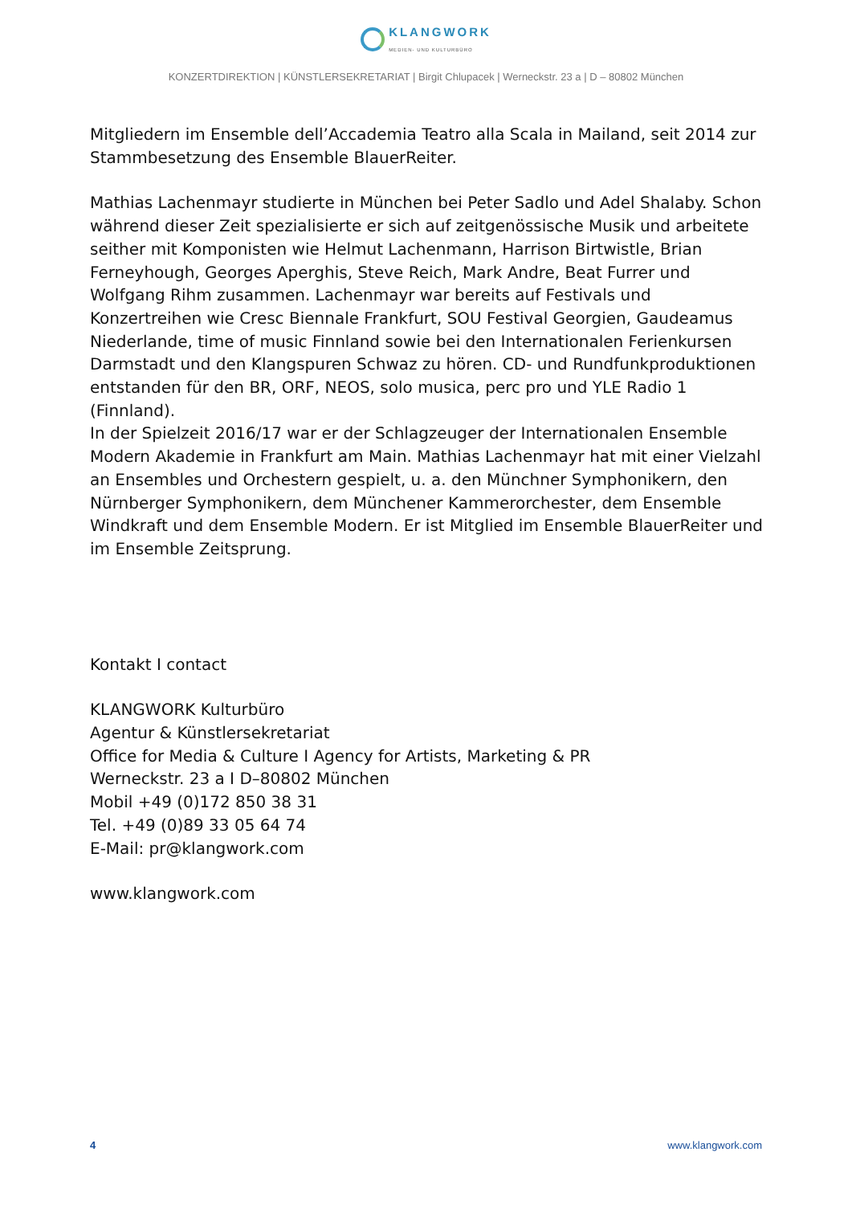KLANGWORK
MEDIEN- UND KULTURBÜRO
KONZERTDIREKTION | KÜNSTLERSEKRETARIAT | Birgit Chlupacek | Werneckstr. 23 a | D – 80802 München
Mitgliedern im Ensemble dell’Accademia Teatro alla Scala in Mailand, seit 2014 zur Stammbesetzung des Ensemble BlauerReiter.
Mathias Lachenmayr studierte in München bei Peter Sadlo und Adel Shalaby. Schon während dieser Zeit spezialisierte er sich auf zeitgenössische Musik und arbeitete seither mit Komponisten wie Helmut Lachenmann, Harrison Birtwistle, Brian Ferneyhough, Georges Aperghis, Steve Reich, Mark Andre, Beat Furrer und Wolfgang Rihm zusammen. Lachenmayr war bereits auf Festivals und Konzertreihen wie Cresc Biennale Frankfurt, SOU Festival Georgien, Gaudeamus Niederlande, time of music Finnland sowie bei den Internationalen Ferienkursen Darmstadt und den Klangspuren Schwaz zu hören. CD- und Rundfunkproduktionen entstanden für den BR, ORF, NEOS, solo musica, perc pro und YLE Radio 1 (Finnland).
In der Spielzeit 2016/17 war er der Schlagzeuger der Internationalen Ensemble Modern Akademie in Frankfurt am Main. Mathias Lachenmayr hat mit einer Vielzahl an Ensembles und Orchestern gespielt, u. a. den Münchner Symphonikern, den Nürnberger Symphonikern, dem Münchener Kammerorchester, dem Ensemble Windkraft und dem Ensemble Modern. Er ist Mitglied im Ensemble BlauerReiter und im Ensemble Zeitsprung.
Kontakt I contact
KLANGWORK Kulturbüro
Agentur & Künstlersekretariat
Office for Media & Culture I Agency for Artists, Marketing & PR
Werneckstr. 23 a I D–80802 München
Mobil +49 (0)172 850 38 31
Tel. +49 (0)89 33 05 64 74
E-Mail: pr@klangwork.com
www.klangwork.com
4 www.klangwork.com